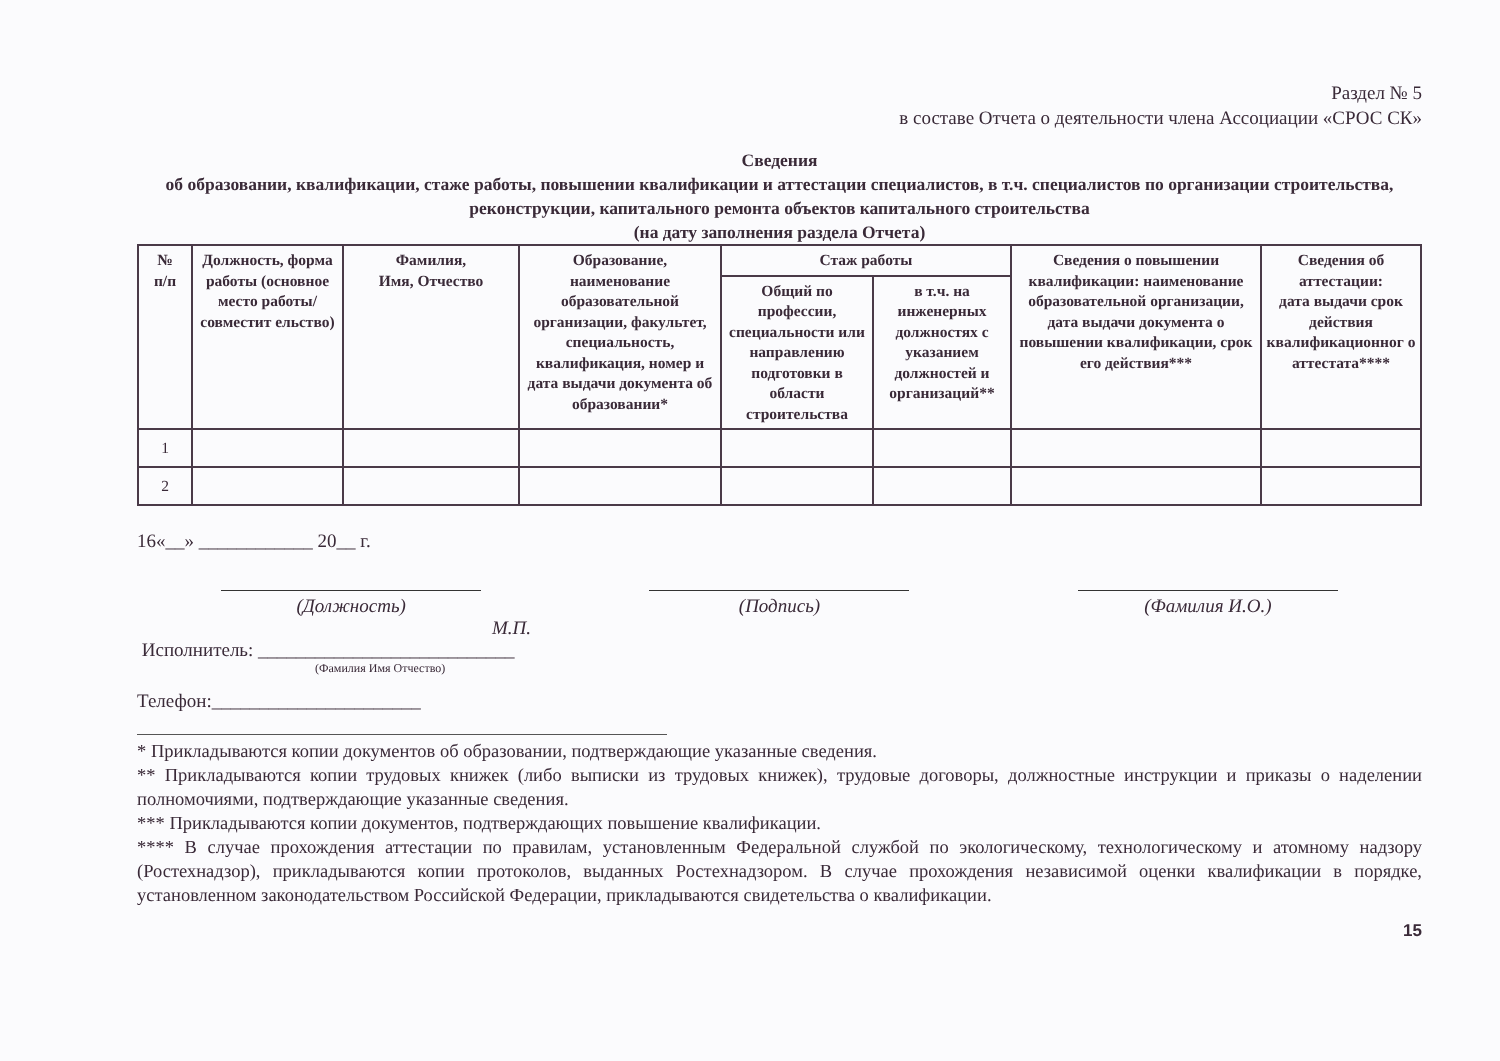Раздел № 5
в составе Отчета о деятельности члена Ассоциации «СРОС СК»
Сведения
об образовании, квалификации, стаже работы, повышении квалификации и аттестации специалистов, в т.ч. специалистов по организации строительства, реконструкции, капитального ремонта объектов капитального строительства
(на дату заполнения раздела Отчета)
| № п/п | Должность, форма работы (основное место работы/совместит ельство) | Фамилия, Имя, Отчество | Образование, наименование образовательной организации, факультет, специальность, квалификация, номер и дата выдачи документа об образовании* | Стаж работы | | Сведения о повышении квалификации: наименование образовательной организации, дата выдачи документа о повышении квалификации, срок его действия*** | Сведения об аттестации: дата выдачи срок действия квалификационног о аттестата**** |
| --- | --- | --- | --- | --- | --- | --- | --- |
| | | | | Общий по профессии, специальности или направлению подготовки в области строительства | в т.ч. на инженерных должностях с указанием должностей и организаций** | | |
| 1 | | | | | | | |
| 2 | | | | | | | |
16«__» ____________ 20__ г.
(Должность) (Подпись) (Фамилия И.О.)
М.П.
Исполнитель: ___________________________
(Фамилия Имя Отчество)
Телефон:______________________
* Прикладываются копии документов об образовании, подтверждающие указанные сведения.
** Прикладываются копии трудовых книжек (либо выписки из трудовых книжек), трудовые договоры, должностные инструкции и приказы о наделении полномочиями, подтверждающие указанные сведения.
*** Прикладываются копии документов, подтверждающих повышение квалификации.
**** В случае прохождения аттестации по правилам, установленным Федеральной службой по экологическому, технологическому и атомному надзору (Ростехнадзор), прикладываются копии протоколов, выданных Ростехнадзором. В случае прохождения независимой оценки квалификации в порядке, установленном законодательством Российской Федерации, прикладываются свидетельства о квалификации.
15